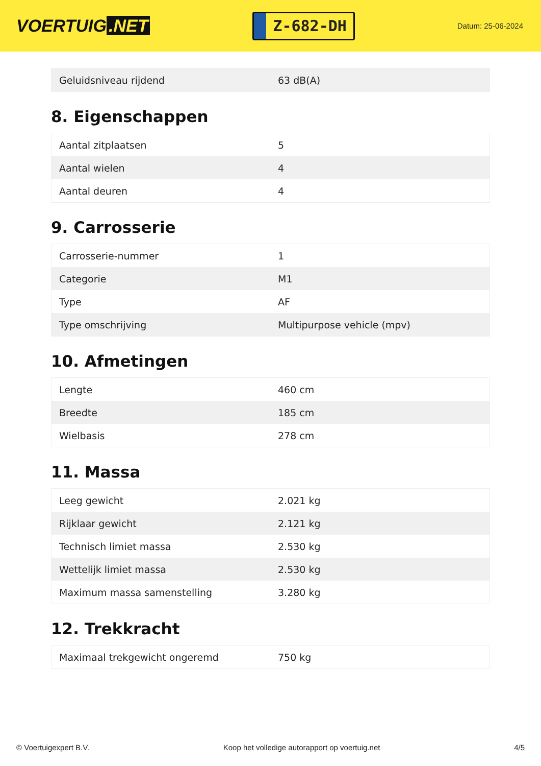VOERTUIG.NET
Z-682-DH
Datum: 25-06-2024
| Geluidsniveau rijdend | 63 dB(A) |
8. Eigenschappen
| Aantal zitplaatsen | 5 |
| Aantal wielen | 4 |
| Aantal deuren | 4 |
9. Carrosserie
| Carrosserie-nummer | 1 |
| Categorie | M1 |
| Type | AF |
| Type omschrijving | Multipurpose vehicle (mpv) |
10. Afmetingen
| Lengte | 460 cm |
| Breedte | 185 cm |
| Wielbasis | 278 cm |
11. Massa
| Leeg gewicht | 2.021 kg |
| Rijklaar gewicht | 2.121 kg |
| Technisch limiet massa | 2.530 kg |
| Wettelijk limiet massa | 2.530 kg |
| Maximum massa samenstelling | 3.280 kg |
12. Trekkracht
| Maximaal trekgewicht ongeremd | 750 kg |
© Voertuigexpert B.V. Koop het volledige autorapport op voertuig.net 4/5